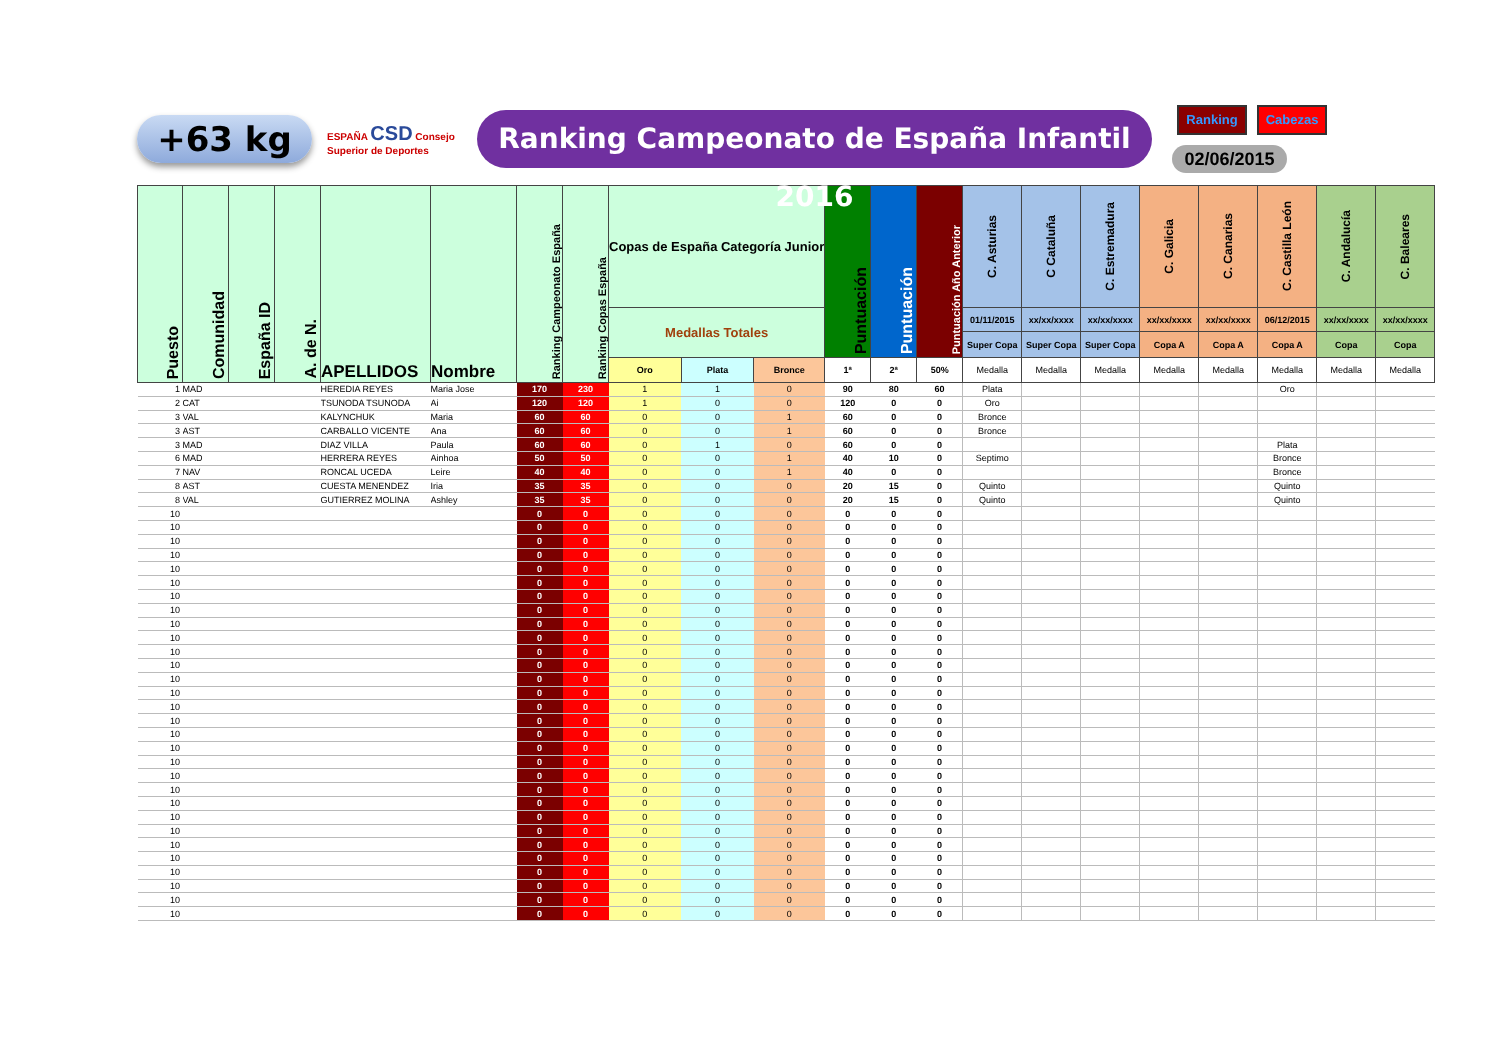+63 kg
ESPAÑA CSD Consejo Superior de Deportes
Ranking Campeonato de España Infantil 2016
Ranking Cabezas
02/06/2015
| Puesto | Comunidad | España ID | A. de N. | APELLIDOS | Nombre | Ranking Campeonato España | Ranking Copas España | Copas de España Categoría Junior | | | Puntuación | Puntuación | Puntuación Año Anterior | C. Asturias | C Cataluña | C. Estremadura | C. Galicia | C. Canarias | C. Castilla León | C. Andalucía | C. Baleares |
| --- | --- | --- | --- | --- | --- | --- | --- | --- | --- | --- | --- | --- | --- | --- | --- | --- | --- | --- | --- | --- | --- |
| | | | | | | | | Medallas Totales | | | | | | 01/11/2015 | xx/xx/xxxx | xx/xx/xxxx | xx/xx/xxxx | xx/xx/xxxx | 06/12/2015 | xx/xx/xxxx | xx/xx/xxxx |
| | | | | | | | | | | | | | | Super Copa | Super Copa | Super Copa | Copa A | Copa A | Copa A | Copa | Copa |
| | | | | | | | | Oro | Plata | Bronce | 1ª | 2ª | 50% | Medalla | Medalla | Medalla | Medalla | Medalla | Medalla | Medalla | Medalla |
| 1 | MAD | | | HEREDIA REYES | Maria Jose | 170 | 230 | 1 | 1 | 0 | 90 | 80 | 60 | Plata | | | | | Oro | | |
| 2 | CAT | | | TSUNODA TSUNODA | Ai | 120 | 120 | 1 | 0 | 0 | 120 | 0 | 0 | Oro | | | | | | | |
| 3 | VAL | | | KALYNCHUK | Maria | 60 | 60 | 0 | 0 | 1 | 60 | 0 | 0 | Bronce | | | | | | | |
| 3 | AST | | | CARBALLO VICENTE | Ana | 60 | 60 | 0 | 0 | 1 | 60 | 0 | 0 | Bronce | | | | | | | |
| 3 | MAD | | | DIAZ VILLA | Paula | 60 | 60 | 0 | 1 | 0 | 60 | 0 | 0 | | | | | | Plata | | |
| 6 | MAD | | | HERRERA REYES | Ainhoa | 50 | 50 | 0 | 0 | 1 | 40 | 10 | 0 | Septimo | | | | | Bronce | | |
| 7 | NAV | | | RONCAL UCEDA | Leire | 40 | 40 | 0 | 0 | 1 | 40 | 0 | 0 | | | | | | Bronce | | |
| 8 | AST | | | CUESTA MENENDEZ | Iria | 35 | 35 | 0 | 0 | 0 | 20 | 15 | 0 | Quinto | | | | | Quinto | | |
| 8 | VAL | | | GUTIERREZ MOLINA | Ashley | 35 | 35 | 0 | 0 | 0 | 20 | 15 | 0 | Quinto | | | | | Quinto | | |
| 10 | | | | | | 0 | 0 | 0 | 0 | 0 | 0 | 0 | 0 | | | | | | | | |
| 10 | | | | | | 0 | 0 | 0 | 0 | 0 | 0 | 0 | 0 | | | | | | | | |
| 10 | | | | | | 0 | 0 | 0 | 0 | 0 | 0 | 0 | 0 | | | | | | | | |
| 10 | | | | | | 0 | 0 | 0 | 0 | 0 | 0 | 0 | 0 | | | | | | | | |
| 10 | | | | | | 0 | 0 | 0 | 0 | 0 | 0 | 0 | 0 | | | | | | | | |
| 10 | | | | | | 0 | 0 | 0 | 0 | 0 | 0 | 0 | 0 | | | | | | | | |
| 10 | | | | | | 0 | 0 | 0 | 0 | 0 | 0 | 0 | 0 | | | | | | | | |
| 10 | | | | | | 0 | 0 | 0 | 0 | 0 | 0 | 0 | 0 | | | | | | | | |
| 10 | | | | | | 0 | 0 | 0 | 0 | 0 | 0 | 0 | 0 | | | | | | | | |
| 10 | | | | | | 0 | 0 | 0 | 0 | 0 | 0 | 0 | 0 | | | | | | | | |
| 10 | | | | | | 0 | 0 | 0 | 0 | 0 | 0 | 0 | 0 | | | | | | | | |
| 10 | | | | | | 0 | 0 | 0 | 0 | 0 | 0 | 0 | 0 | | | | | | | | |
| 10 | | | | | | 0 | 0 | 0 | 0 | 0 | 0 | 0 | 0 | | | | | | | | |
| 10 | | | | | | 0 | 0 | 0 | 0 | 0 | 0 | 0 | 0 | | | | | | | | |
| 10 | | | | | | 0 | 0 | 0 | 0 | 0 | 0 | 0 | 0 | | | | | | | | |
| 10 | | | | | | 0 | 0 | 0 | 0 | 0 | 0 | 0 | 0 | | | | | | | | |
| 10 | | | | | | 0 | 0 | 0 | 0 | 0 | 0 | 0 | 0 | | | | | | | | |
| 10 | | | | | | 0 | 0 | 0 | 0 | 0 | 0 | 0 | 0 | | | | | | | | |
| 10 | | | | | | 0 | 0 | 0 | 0 | 0 | 0 | 0 | 0 | | | | | | | | |
| 10 | | | | | | 0 | 0 | 0 | 0 | 0 | 0 | 0 | 0 | | | | | | | | |
| 10 | | | | | | 0 | 0 | 0 | 0 | 0 | 0 | 0 | 0 | | | | | | | | |
| 10 | | | | | | 0 | 0 | 0 | 0 | 0 | 0 | 0 | 0 | | | | | | | | |
| 10 | | | | | | 0 | 0 | 0 | 0 | 0 | 0 | 0 | 0 | | | | | | | | |
| 10 | | | | | | 0 | 0 | 0 | 0 | 0 | 0 | 0 | 0 | | | | | | | | |
| 10 | | | | | | 0 | 0 | 0 | 0 | 0 | 0 | 0 | 0 | | | | | | | | |
| 10 | | | | | | 0 | 0 | 0 | 0 | 0 | 0 | 0 | 0 | | | | | | | | |
| 10 | | | | | | 0 | 0 | 0 | 0 | 0 | 0 | 0 | 0 | | | | | | | | |
| 10 | | | | | | 0 | 0 | 0 | 0 | 0 | 0 | 0 | 0 | | | | | | | | |
| 10 | | | | | | 0 | 0 | 0 | 0 | 0 | 0 | 0 | 0 | | | | | | | | |
| 10 | | | | | | 0 | 0 | 0 | 0 | 0 | 0 | 0 | 0 | | | | | | | | |